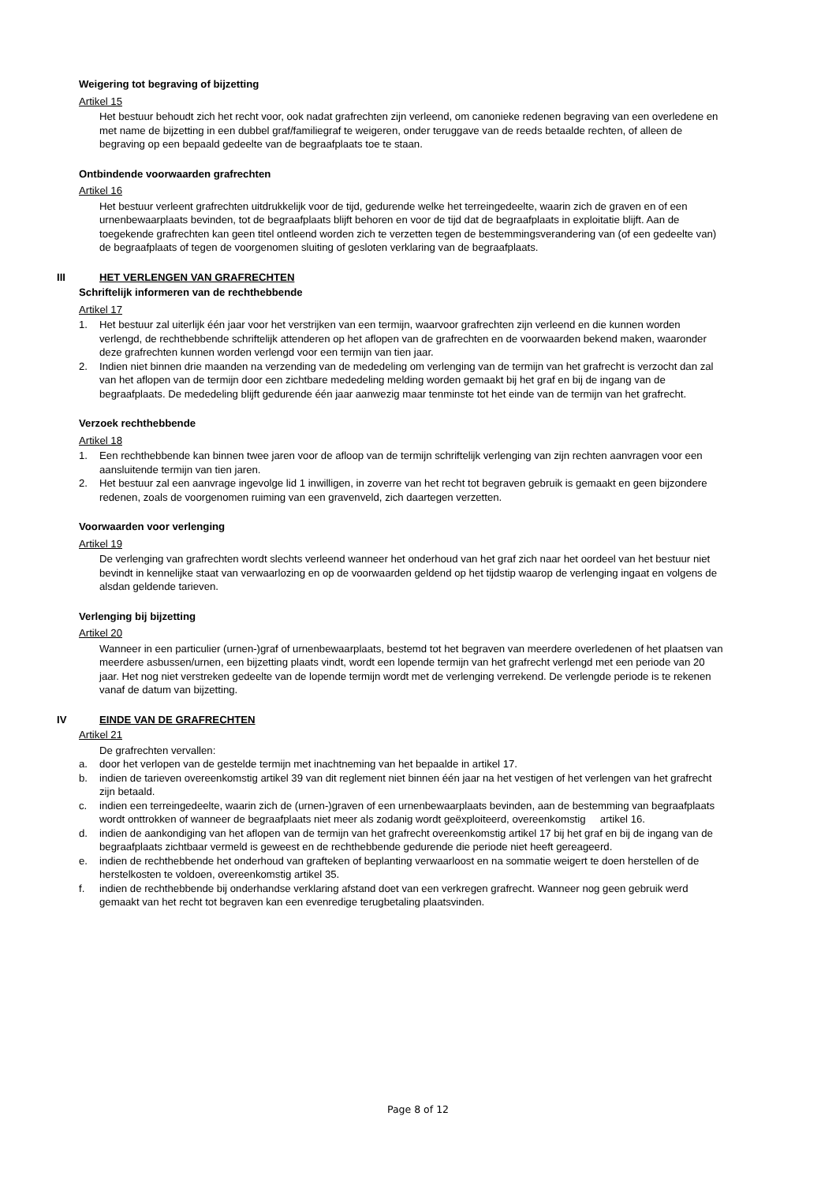Weigering tot begraving of bijzetting
Artikel 15
Het bestuur behoudt zich het recht voor, ook nadat grafrechten zijn verleend, om canonieke redenen begraving van een overledene en met name de bijzetting in een dubbel graf/familiegraf te weigeren, onder teruggave van de reeds betaalde rechten, of alleen de begraving op een bepaald gedeelte van de begraafplaats toe te staan.
Ontbindende voorwaarden grafrechten
Artikel 16
Het bestuur verleent grafrechten uitdrukkelijk voor de tijd, gedurende welke het terreingedeelte, waarin zich de graven en of een urnenbewaarplaats bevinden, tot de begraafplaats blijft behoren en voor de tijd dat de begraafplaats in exploitatie blijft. Aan de toegekende grafrechten kan geen titel ontleend worden zich te verzetten tegen de bestemmingsverandering van (of een gedeelte van) de begraafplaats of tegen de voorgenomen sluiting of gesloten verklaring van de begraafplaats.
III HET VERLENGEN VAN GRAFRECHTEN
Schriftelijk informeren van de rechthebbende
Artikel 17
1. Het bestuur zal uiterlijk één jaar voor het verstrijken van een termijn, waarvoor grafrechten zijn verleend en die kunnen worden verlengd, de rechthebbende schriftelijk attenderen op het aflopen van de grafrechten en de voorwaarden bekend maken, waaronder deze grafrechten kunnen worden verlengd voor een termijn van tien jaar.
2. Indien niet binnen drie maanden na verzending van de mededeling om verlenging van de termijn van het grafrecht is verzocht dan zal van het aflopen van de termijn door een zichtbare mededeling melding worden gemaakt bij het graf en bij de ingang van de begraafplaats. De mededeling blijft gedurende één jaar aanwezig maar tenminste tot het einde van de termijn van het grafrecht.
Verzoek rechthebbende
Artikel 18
1. Een rechthebbende kan binnen twee jaren voor de afloop van de termijn schriftelijk verlenging van zijn rechten aanvragen voor een aansluitende termijn van tien jaren.
2. Het bestuur zal een aanvrage ingevolge lid 1 inwilligen, in zoverre van het recht tot begraven gebruik is gemaakt en geen bijzondere redenen, zoals de voorgenomen ruiming van een gravenveld, zich daartegen verzetten.
Voorwaarden voor verlenging
Artikel 19
De verlenging van grafrechten wordt slechts verleend wanneer het onderhoud van het graf zich naar het oordeel van het bestuur niet bevindt in kennelijke staat van verwaarlozing en op de voorwaarden geldend op het tijdstip waarop de verlenging ingaat en volgens de alsdan geldende tarieven.
Verlenging bij bijzetting
Artikel 20
Wanneer in een particulier (urnen-)graf of urnenbewaarplaats, bestemd tot het begraven van meerdere overledenen of het plaatsen van meerdere asbussen/urnen, een bijzetting plaats vindt, wordt een lopende termijn van het grafrecht verlengd met een periode van 20 jaar. Het nog niet verstreken gedeelte van de lopende termijn wordt met de verlenging verrekend. De verlengde periode is te rekenen vanaf de datum van bijzetting.
IV EINDE VAN DE GRAFRECHTEN
Artikel 21
De grafrechten vervallen:
a. door het verlopen van de gestelde termijn met inachtneming van het bepaalde in artikel 17.
b. indien de tarieven overeenkomstig artikel 39 van dit reglement niet binnen één jaar na het vestigen of het verlengen van het grafrecht zijn betaald.
c. indien een terreingedeelte, waarin zich de (urnen-)graven of een urnenbewaarplaats bevinden, aan de bestemming van begraafplaats wordt onttrokken of wanneer de begraafplaats niet meer als zodanig wordt geëxploiteerd, overeenkomstig artikel 16.
d. indien de aankondiging van het aflopen van de termijn van het grafrecht overeenkomstig artikel 17 bij het graf en bij de ingang van de begraafplaats zichtbaar vermeld is geweest en de rechthebbende gedurende die periode niet heeft gereageerd.
e. indien de rechthebbende het onderhoud van grafteken of beplanting verwaarloost en na sommatie weigert te doen herstellen of de herstelkosten te voldoen, overeenkomstig artikel 35.
f. indien de rechthebbende bij onderhandse verklaring afstand doet van een verkregen grafrecht. Wanneer nog geen gebruik werd gemaakt van het recht tot begraven kan een evenredige terugbetaling plaatsvinden.
Page 8 of 12